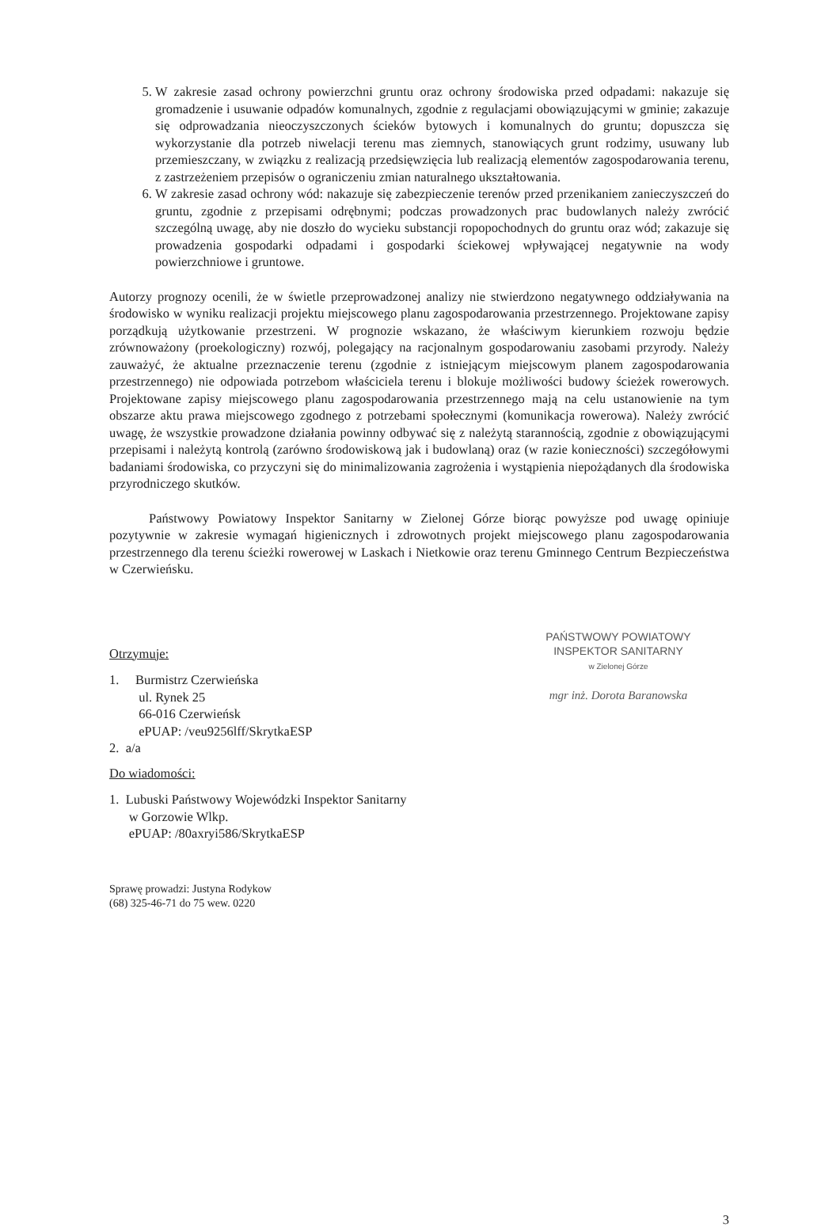5. W zakresie zasad ochrony powierzchni gruntu oraz ochrony środowiska przed odpadami: nakazuje się gromadzenie i usuwanie odpadów komunalnych, zgodnie z regulacjami obowiązującymi w gminie; zakazuje się odprowadzania nieoczyszczonych ścieków bytowych i komunalnych do gruntu; dopuszcza się wykorzystanie dla potrzeb niwelacji terenu mas ziemnych, stanowiących grunt rodzimy, usuwany lub przemieszczany, w związku z realizacją przedsięwzięcia lub realizacją elementów zagospodarowania terenu, z zastrzeżeniem przepisów o ograniczeniu zmian naturalnego ukształtowania.
6. W zakresie zasad ochrony wód: nakazuje się zabezpieczenie terenów przed przenikaniem zanieczyszczeń do gruntu, zgodnie z przepisami odrębnymi; podczas prowadzonych prac budowlanych należy zwrócić szczególną uwagę, aby nie doszło do wycieku substancji ropopochodnych do gruntu oraz wód; zakazuje się prowadzenia gospodarki odpadami i gospodarki ściekowej wpływającej negatywnie na wody powierzchniowe i gruntowe.
Autorzy prognozy ocenili, że w świetle przeprowadzonej analizy nie stwierdzono negatywnego oddziaływania na środowisko w wyniku realizacji projektu miejscowego planu zagospodarowania przestrzennego. Projektowane zapisy porządkują użytkowanie przestrzeni. W prognozie wskazano, że właściwym kierunkiem rozwoju będzie zrównoważony (proekologiczny) rozwój, polegający na racjonalnym gospodarowaniu zasobami przyrody. Należy zauważyć, że aktualne przeznaczenie terenu (zgodnie z istniejącym miejscowym planem zagospodarowania przestrzennego) nie odpowiada potrzebom właściciela terenu i blokuje możliwości budowy ścieżek rowerowych. Projektowane zapisy miejscowego planu zagospodarowania przestrzennego mają na celu ustanowienie na tym obszarze aktu prawa miejscowego zgodnego z potrzebami społecznymi (komunikacja rowerowa). Należy zwrócić uwagę, że wszystkie prowadzone działania powinny odbywać się z należytą starannością, zgodnie z obowiązującymi przepisami i należytą kontrolą (zarówno środowiskową jak i budowlaną) oraz (w razie konieczności) szczegółowymi badaniami środowiska, co przyczyni się do minimalizowania zagrożenia i wystąpienia niepożądanych dla środowiska przyrodniczego skutków.
Państwowy Powiatowy Inspektor Sanitarny w Zielonej Górze biorąc powyższe pod uwagę opiniuje pozytywnie w zakresie wymagań higienicznych i zdrowotnych projekt miejscowego planu zagospodarowania przestrzennego dla terenu ścieżki rowerowej w Laskach i Nietkowie oraz terenu Gminnego Centrum Bezpieczeństwa w Czerwieńsku.
Otrzymuje:
1. Burmistrz Czerwieńska
ul. Rynek 25
66-016 Czerwieńsk
ePUAP: /veu9256lff/SkrytkaESP
2. a/a
Do wiadomości:
1. Lubuski Państwowy Wojewódzki Inspektor Sanitarny
w Gorzowie Wlkp.
ePUAP: /80axryi586/SkrytkaESP
Sprawę prowadzi: Justyna Rodykow
(68) 325-46-71 do 75 wew. 0220
PAŃSTWOWY POWIATOWY
INSPEKTOR SANITARNY
w Zielonej Górze
mgr inż. Dorota Baranowska
3